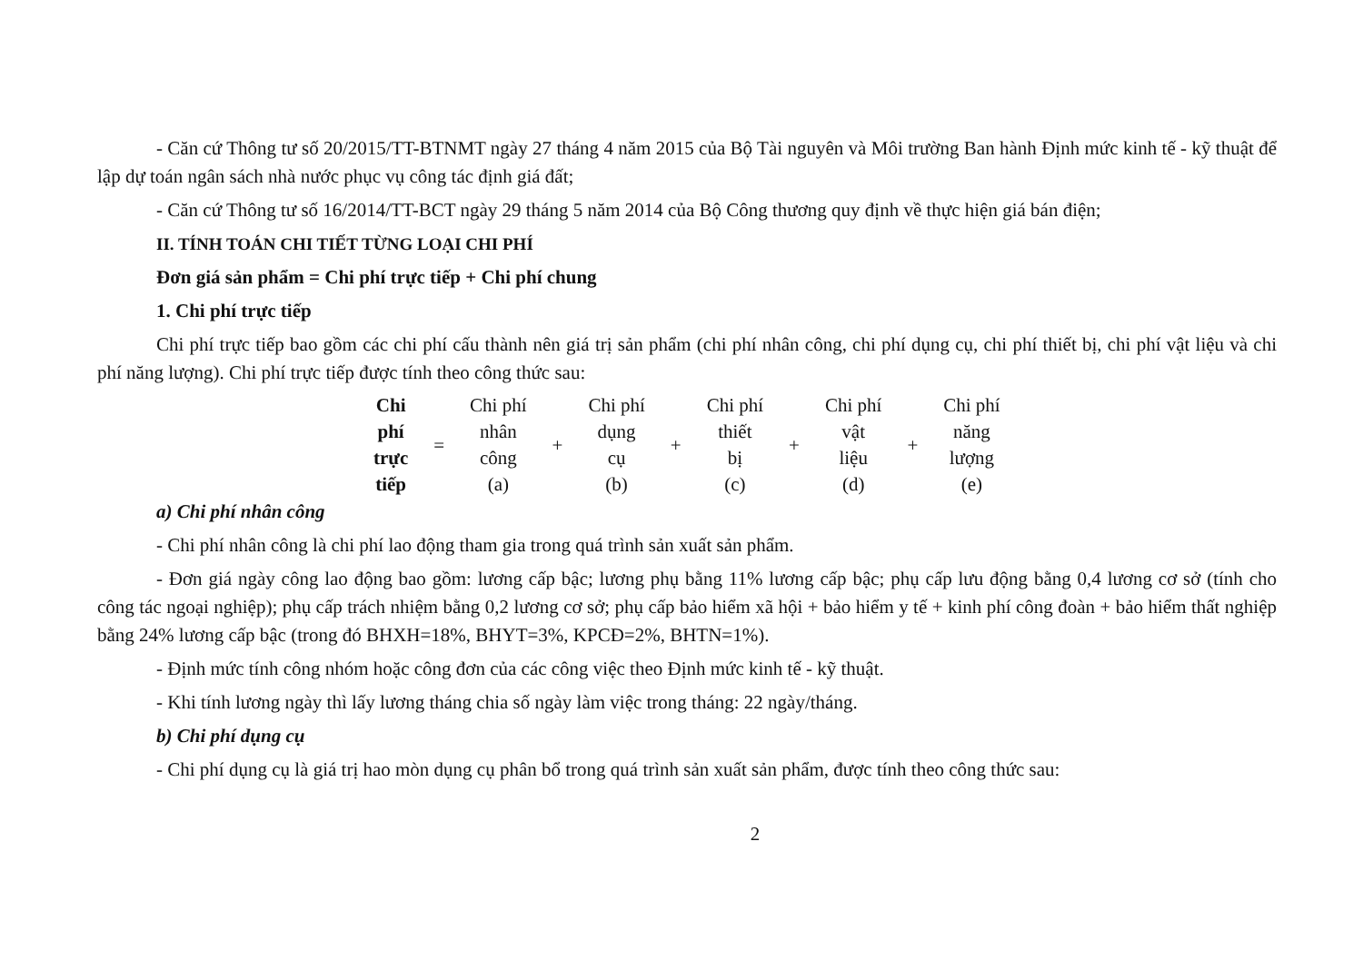- Căn cứ Thông tư số 20/2015/TT-BTNMT ngày 27 tháng 4 năm 2015 của Bộ Tài nguyên và Môi trường Ban hành Định mức kinh tế - kỹ thuật để lập dự toán ngân sách nhà nước phục vụ công tác định giá đất;
- Căn cứ Thông tư số 16/2014/TT-BCT ngày 29 tháng 5 năm 2014 của Bộ Công thương quy định về thực hiện giá bán điện;
II. TÍNH TOÁN CHI TIẾT TỪNG LOẠI CHI PHÍ
Đơn giá sản phẩm = Chi phí trực tiếp + Chi phí chung
1. Chi phí trực tiếp
Chi phí trực tiếp bao gồm các chi phí cấu thành nên giá trị sản phẩm (chi phí nhân công, chi phí dụng cụ, chi phí thiết bị, chi phí vật liệu và chi phí năng lượng). Chi phí trực tiếp được tính theo công thức sau:
| Chi phí trực tiếp | = | Chi phí nhân công (a) | + | Chi phí dụng cụ (b) | + | Chi phí thiết bị (c) | + | Chi phí vật liệu (d) | + | Chi phí năng lượng (e) |
a) Chi phí nhân công
- Chi phí nhân công là chi phí lao động tham gia trong quá trình sản xuất sản phẩm.
- Đơn giá ngày công lao động bao gồm: lương cấp bậc; lương phụ bằng 11% lương cấp bậc; phụ cấp lưu động bằng 0,4 lương cơ sở (tính cho công tác ngoại nghiệp); phụ cấp trách nhiệm bằng 0,2 lương cơ sở; phụ cấp bảo hiểm xã hội + bảo hiểm y tế + kinh phí công đoàn + bảo hiểm thất nghiệp bằng 24% lương cấp bậc (trong đó BHXH=18%, BHYT=3%, KPCĐ=2%, BHTN=1%).
- Định mức tính công nhóm hoặc công đơn của các công việc theo Định mức kinh tế - kỹ thuật.
- Khi tính lương ngày thì lấy lương tháng chia số ngày làm việc trong tháng: 22 ngày/tháng.
b) Chi phí dụng cụ
- Chi phí dụng cụ là giá trị hao mòn dụng cụ phân bổ trong quá trình sản xuất sản phẩm, được tính theo công thức sau:
2